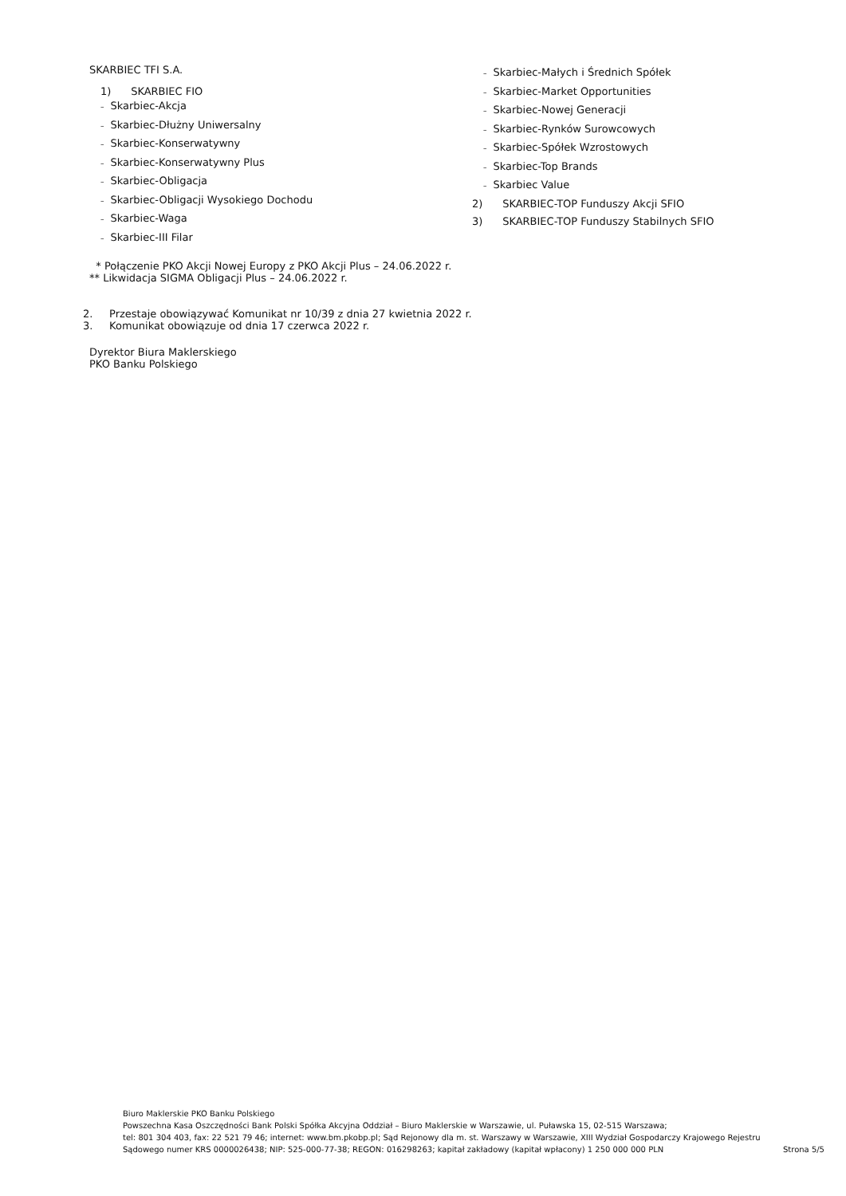SKARBIEC TFI S.A.
1) SKARBIEC FIO
– Skarbiec-Akcja
– Skarbiec-Dłużny Uniwersalny
– Skarbiec-Konserwatywny
– Skarbiec-Konserwatywny Plus
– Skarbiec-Obligacja
– Skarbiec-Obligacji Wysokiego Dochodu
– Skarbiec-Waga
– Skarbiec-III Filar
* Połączenie PKO Akcji Nowej Europy z PKO Akcji Plus – 24.06.2022 r.
** Likwidacja SIGMA Obligacji Plus – 24.06.2022 r.
2. Przestaje obowiązywać Komunikat nr 10/39 z dnia 27 kwietnia 2022 r.
3. Komunikat obowiązuje od dnia 17 czerwca 2022 r.
Dyrektor Biura Maklerskiego
PKO Banku Polskiego
– Skarbiec-Małych i Średnich Spółek
– Skarbiec-Market Opportunities
– Skarbiec-Nowej Generacji
– Skarbiec-Rynków Surowcowych
– Skarbiec-Spółek Wzrostowych
– Skarbiec-Top Brands
– Skarbiec Value
2) SKARBIEC-TOP Funduszy Akcji SFIO
3) SKARBIEC-TOP Funduszy Stabilnych SFIO
Biuro Maklerskie PKO Banku Polskiego
Powszechna Kasa Oszczędności Bank Polski Spółka Akcyjna Oddział – Biuro Maklerskie w Warszawie, ul. Puławska 15, 02-515 Warszawa;
tel: 801 304 403, fax: 22 521 79 46; internet: www.bm.pkobp.pl; Sąd Rejonowy dla m. st. Warszawy w Warszawie, XIII Wydział Gospodarczy Krajowego Rejestru
Sądowego numer KRS 0000026438; NIP: 525-000-77-38; REGON: 016298263; kapitał zakładowy (kapitał wpłacony) 1 250 000 000 PLN Strona 5/5